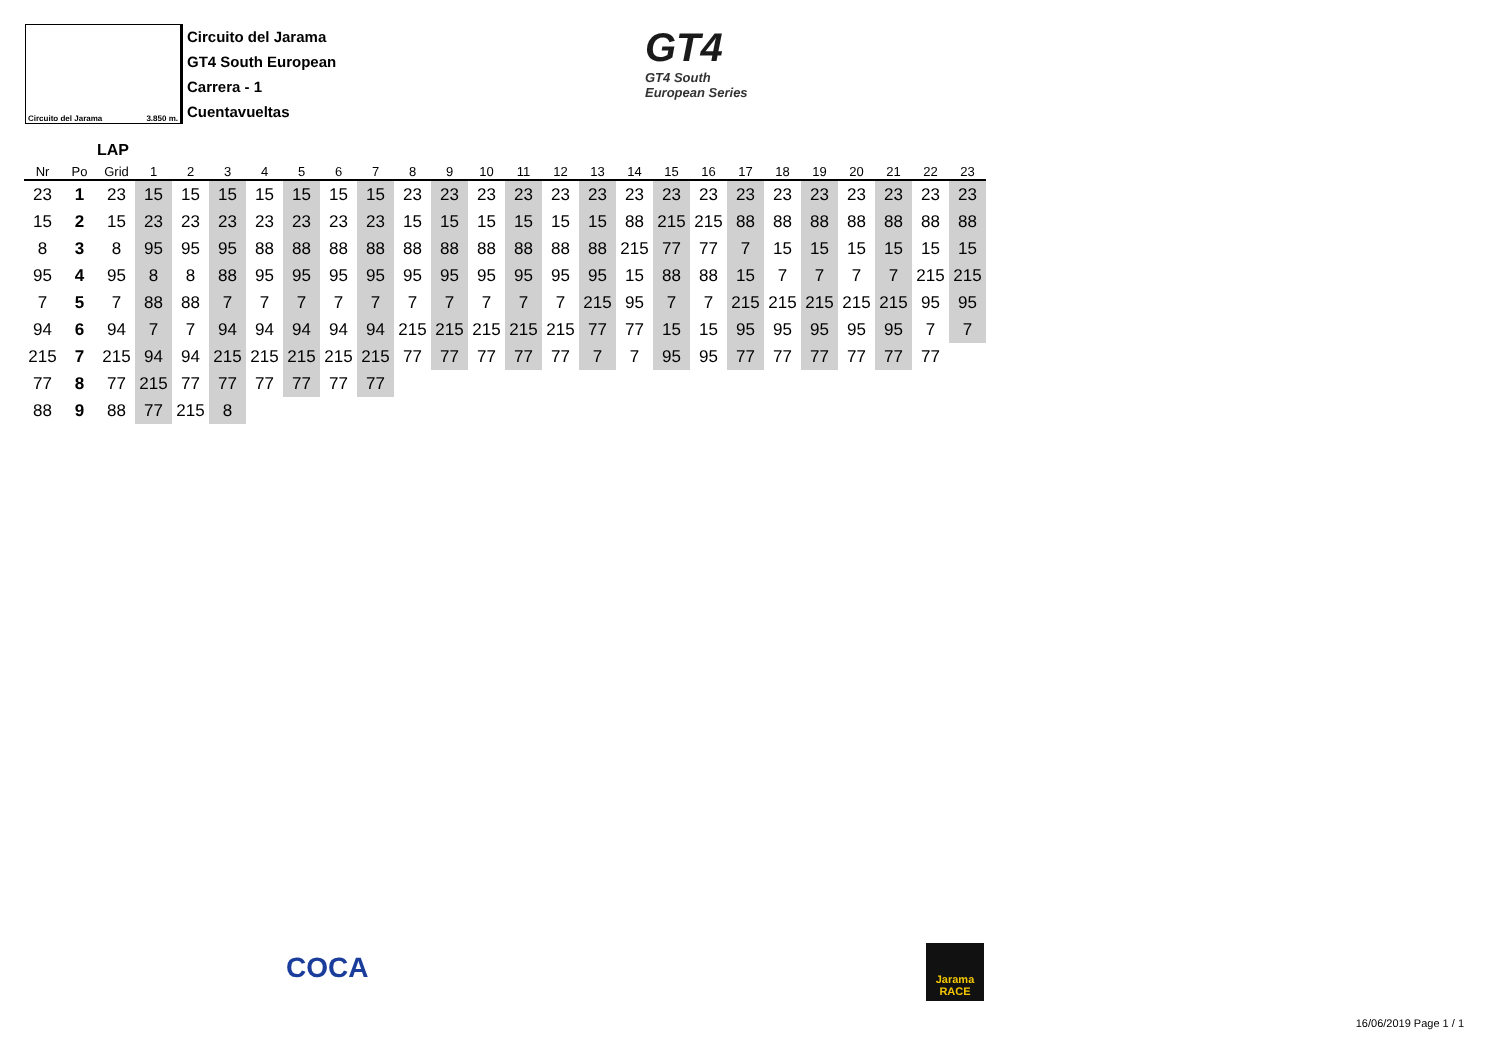Circuito del Jarama 3.850 m.
Circuito del Jarama
GT4 South European
Carrera - 1
Cuentavueltas
GT4
GT4 South
European Series
LAP
| Nr | Po | Grid | 1 | 2 | 3 | 4 | 5 | 6 | 7 | 8 | 9 | 10 | 11 | 12 | 13 | 14 | 15 | 16 | 17 | 18 | 19 | 20 | 21 | 22 | 23 |
| --- | --- | --- | --- | --- | --- | --- | --- | --- | --- | --- | --- | --- | --- | --- | --- | --- | --- | --- | --- | --- | --- | --- | --- | --- | --- |
| 23 | 1 | 23 | 15 | 15 | 15 | 15 | 15 | 15 | 15 | 23 | 23 | 23 | 23 | 23 | 23 | 23 | 23 | 23 | 23 | 23 | 23 | 23 | 23 | 23 | 23 |
| 15 | 2 | 15 | 23 | 23 | 23 | 23 | 23 | 23 | 23 | 15 | 15 | 15 | 15 | 15 | 15 | 88 | 215 | 215 | 88 | 88 | 88 | 88 | 88 | 88 | 88 |
| 8 | 3 | 8 | 95 | 95 | 95 | 88 | 88 | 88 | 88 | 88 | 88 | 88 | 88 | 88 | 88 | 215 | 77 | 77 | 7 | 15 | 15 | 15 | 15 | 15 | 15 |
| 95 | 4 | 95 | 8 | 8 | 88 | 95 | 95 | 95 | 95 | 95 | 95 | 95 | 95 | 95 | 95 | 15 | 88 | 88 | 15 | 7 | 7 | 7 | 7 | 215 | 215 |
| 7 | 5 | 7 | 88 | 88 | 7 | 7 | 7 | 7 | 7 | 7 | 7 | 7 | 7 | 7 | 215 | 95 | 7 | 7 | 215 | 215 | 215 | 215 | 215 | 95 | 95 |
| 94 | 6 | 94 | 7 | 7 | 94 | 94 | 94 | 94 | 94 | 215 | 215 | 215 | 215 | 215 | 77 | 77 | 15 | 15 | 95 | 95 | 95 | 95 | 95 | 7 | 7 |
| 215 | 7 | 215 | 94 | 94 | 215 | 215 | 215 | 215 | 215 | 77 | 77 | 77 | 77 | 77 | 7 | 7 | 95 | 95 | 77 | 77 | 77 | 77 | 77 | 77 | |
| 77 | 8 | 77 | 215 | 77 | 77 | 77 | 77 | 77 | 77 | | | | | | | | | | | | | | | | |
| 88 | 9 | 88 | 77 | 215 | 8 | | | | | | | | | | | | | | | | | | | | |
COCA
Jarama RACE
16/06/2019 Page 1 / 1